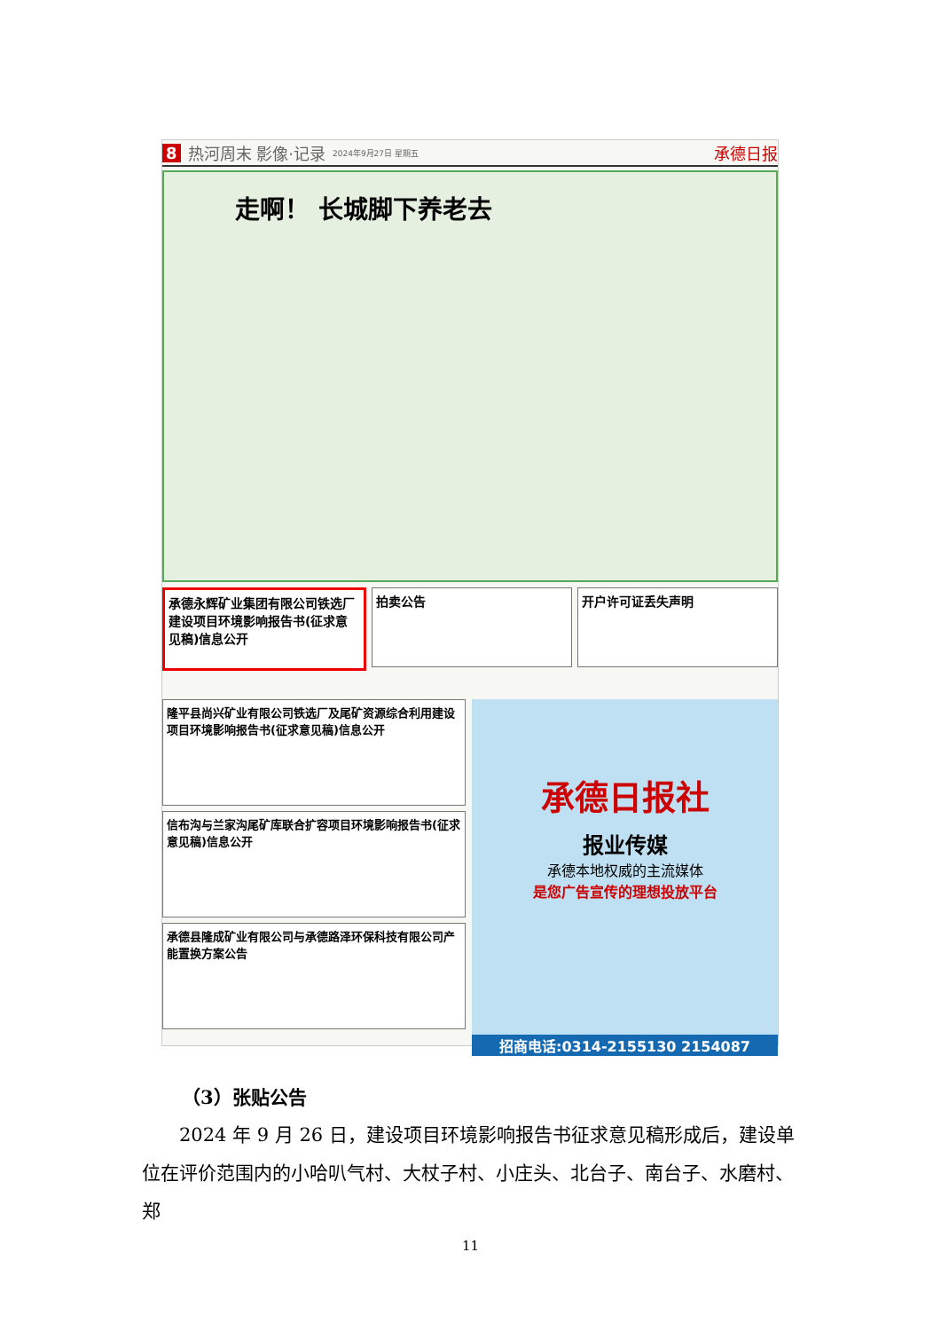8 热河周末 影像·记录 2024年9月27日 星期五 承德日报
走啊！ 长城脚下养老去
承德永辉矿业集团有限公司铁选厂建设项目环境影响报告书(征求意见稿)信息公开
拍卖公告 开户许可证丢失声明
隆平县尚兴矿业有限公司铁选厂及尾矿资源综合利用建设项目环境影响报告书(征求意见稿)信息公开
信布沟与兰家沟尾矿库联合扩容项目环境影响报告书(征求意见稿)信息公开
承德县隆成矿业有限公司与承德路泽环保科技有限公司产能置换方案公告
承德日报社
报业传媒
承德本地权威的主流媒体
是您广告宣传的理想投放平台
招商电话:0314-2155130 2154087
（3）张贴公告
2024 年 9 月 26 日，建设项目环境影响报告书征求意见稿形成后，建设单位在评价范围内的小哈叭气村、大杖子村、小庄头、北台子、南台子、水磨村、郑
11